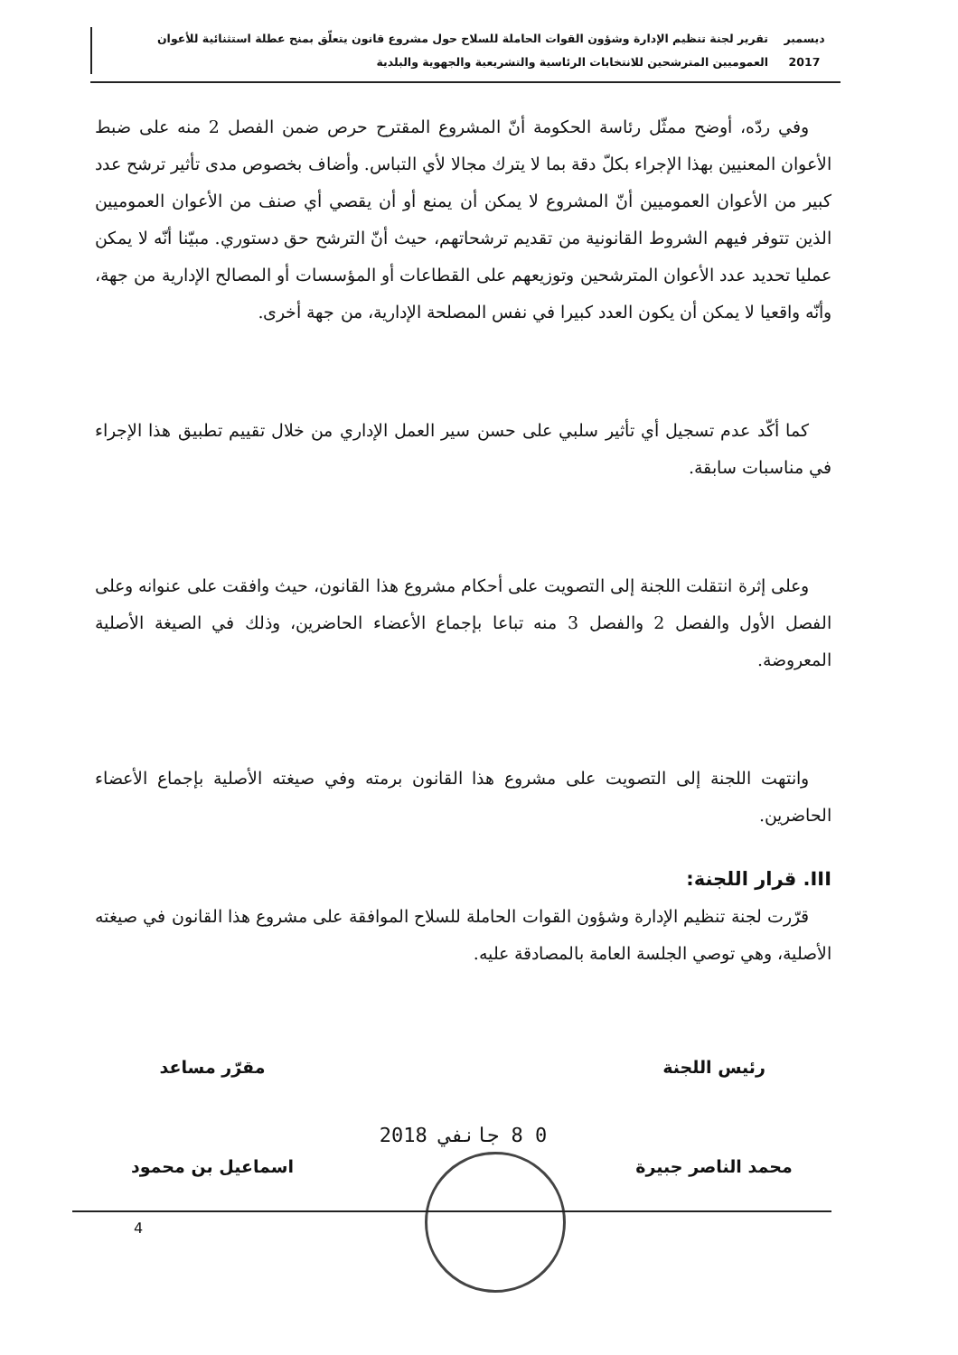ديسمبر 2017
تقرير لجنة تنظيم الإدارة وشؤون القوات الحاملة للسلاح حول مشروع قانون يتعلّق بمنح عطلة استثنائية للأعوان العموميين المترشحين للانتخابات الرئاسية والتشريعية والجهوية والبلدية
وفي ردّه، أوضح ممثّل رئاسة الحكومة أنّ المشروع المقترح حرص ضمن الفصل 2 منه على ضبط الأعوان المعنيين بهذا الإجراء بكلّ دقة بما لا يترك مجالا لأي التباس. وأضاف بخصوص مدى تأثير ترشح عدد كبير من الأعوان العموميين أنّ المشروع لا يمكن أن يمنع أو أن يقصي أي صنف من الأعوان العموميين الذين تتوفر فيهم الشروط القانونية من تقديم ترشحاتهم، حيث أنّ الترشح حق دستوري. مبيّنا أنّه لا يمكن عمليا تحديد عدد الأعوان المترشحين وتوزيعهم على القطاعات أو المؤسسات أو المصالح الإدارية من جهة، وأنّه واقعيا لا يمكن أن يكون العدد كبيرا في نفس المصلحة الإدارية، من جهة أخرى.
كما أكّد عدم تسجيل أي تأثير سلبي على حسن سير العمل الإداري من خلال تقييم تطبيق هذا الإجراء في مناسبات سابقة.
وعلى إثرة انتقلت اللجنة إلى التصويت على أحكام مشروع هذا القانون، حيث وافقت على عنوانه وعلى الفصل الأول والفصل 2 والفصل 3 منه تباعا بإجماع الأعضاء الحاضرين، وذلك في الصيغة الأصلية المعروضة.
وانتهت اللجنة إلى التصويت على مشروع هذا القانون برمته وفي صيغته الأصلية بإجماع الأعضاء الحاضرين.
III. قرار اللجنة:
قرّرت لجنة تنظيم الإدارة وشؤون القوات الحاملة للسلاح الموافقة على مشروع هذا القانون في صيغته الأصلية، وهي توصي الجلسة العامة بالمصادقة عليه.
رئيس اللجنة
محمد الناصر جبيرة
مقرّر مساعد
اسماعيل بن محمود
0 8 جانفي 2018
4